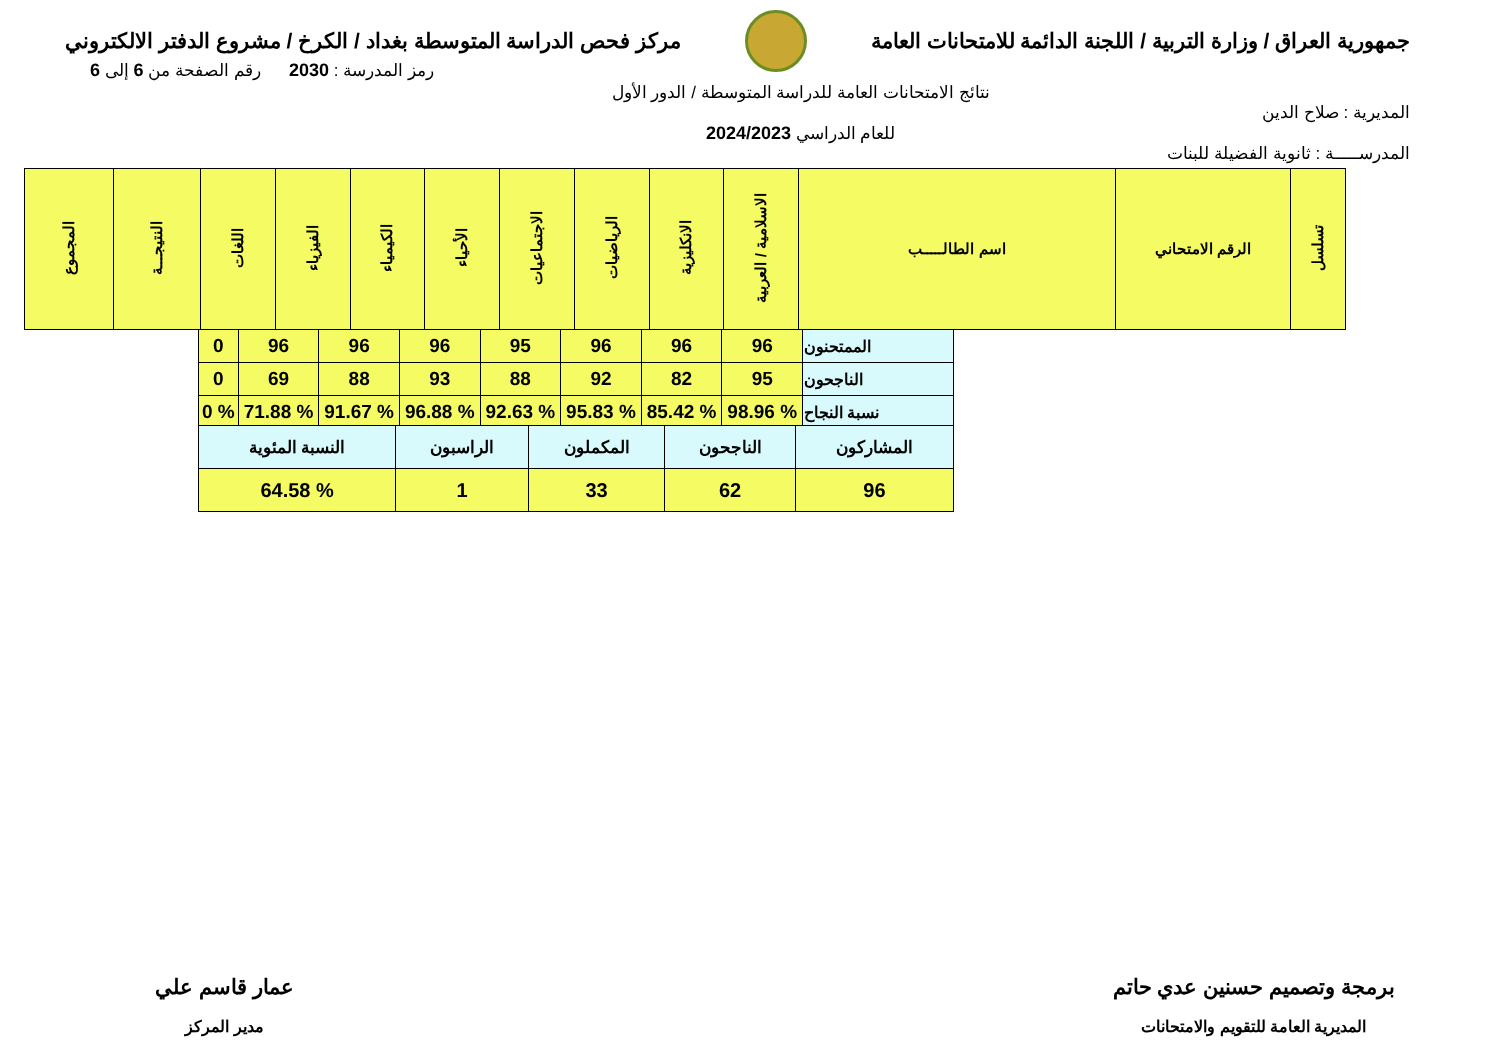جمهورية العراق / وزارة التربية / اللجنة الدائمة للامتحانات العامة
مركز فحص الدراسة المتوسطة بغداد / الكرخ / مشروع الدفتر الالكتروني
المديرية : صلاح الدين
المدرســـــة : ثانوية الفضيلة للبنات
نتائج الامتحانات العامة للدراسة المتوسطة / الدور الأول
للعام الدراسي 2024/2023
رمز المدرسة : 2030 رقم الصفحة من 6 إلى 6
| تسلسل | الرقم الامتحاني | اسم الطالـــــب | الاسلامية / العربية | الانكليزية | الرياضيات | الاجتماعيات | الأحياء | الكيمياء | الفيزياء | اللغات | النتيجـــة | المجموع |
| --- | --- | --- | --- | --- | --- | --- | --- | --- | --- | --- | --- | --- |
| الممتحنون | 96 | 96 | 96 | 95 | 96 | 96 | 96 | 0 |
| الناجحون | 95 | 82 | 92 | 88 | 93 | 88 | 69 | 0 |
| نسبة النجاح | % 98.96 | % 85.42 | % 95.83 | % 92.63 | % 96.88 | % 91.67 | % 71.88 | % 0 |
| المشاركون | الناجحون | المكملون | الراسبون | النسبة المئوية |
| 96 | 62 | 33 | 1 | % 64.58 |
برمجة وتصميم حسنين عدي حاتم
المديرية العامة للتقويم والامتحانات
عمار قاسم علي
مدير المركز